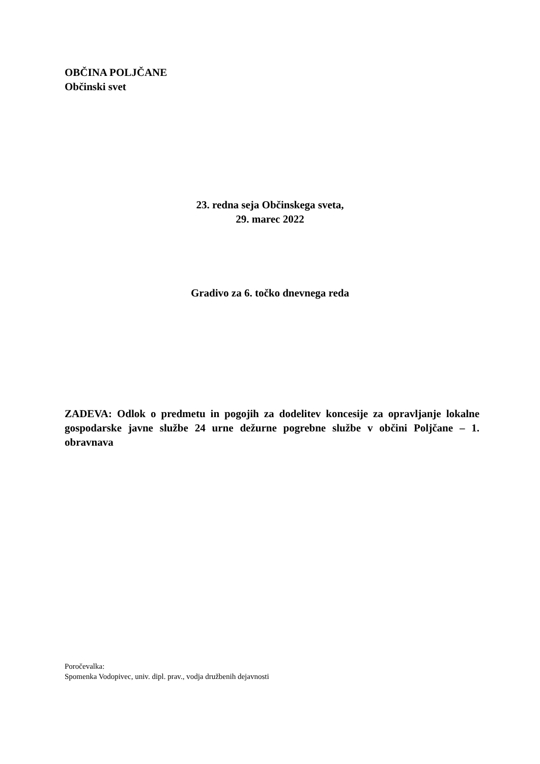OBČINA POLJČANE
Občinski svet
23. redna seja Občinskega sveta,
29. marec 2022
Gradivo za 6. točko dnevnega reda
ZADEVA: Odlok o predmetu in pogojih za dodelitev koncesije za opravljanje lokalne gospodarske javne službe 24 urne dežurne pogrebne službe v občini Poljčane – 1. obravnava
Poročevalka:
Spomenka Vodopivec, univ. dipl. prav., vodja družbenih dejavnosti